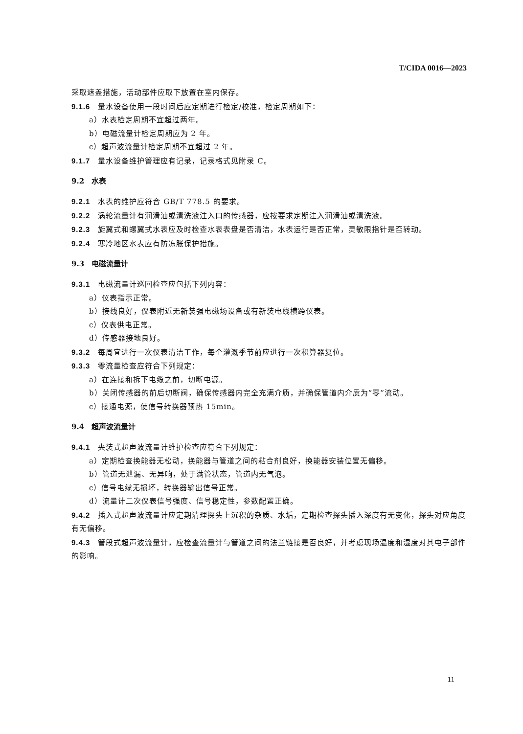T/CIDA 0016—2023
采取遮盖措施，活动部件应取下放置在室内保存。
9.1.6 量水设备使用一段时间后应定期进行检定/校准，检定周期如下：
a）水表检定周期不宜超过两年。
b）电磁流量计检定周期应为 2 年。
c）超声波流量计检定周期不宜超过 2 年。
9.1.7 量水设备维护管理应有记录，记录格式见附录 C。
9.2　水表
9.2.1 水表的维护应符合 GB/T 778.5 的要求。
9.2.2 涡轮流量计有润滑油或清洗液注入口的传感器，应按要求定期注入润滑油或清洗液。
9.2.3 旋翼式和螺翼式水表应及时检查水表表盘是否清洁，水表运行是否正常，灵敏限指针是否转动。
9.2.4 寒冷地区水表应有防冻胀保护措施。
9.3　电磁流量计
9.3.1 电磁流量计巡回检查应包括下列内容：
a）仪表指示正常。
b）接线良好，仪表附近无新装强电磁场设备或有新装电线横跨仪表。
c）仪表供电正常。
d）传感器接地良好。
9.3.2 每周宜进行一次仪表清洁工作，每个灌溉季节前应进行一次积算器复位。
9.3.3 零流量检查应符合下列规定：
a）在连接和拆下电缆之前，切断电源。
b）关闭传感器的前后切断阀，确保传感器内完全充满介质，并确保管道内介质为“零”流动。
c）接通电源，使信号转换器预热 15min。
9.4　超声波流量计
9.4.1 夹装式超声波流量计维护检查应符合下列规定：
a）定期检查换能器无松动，换能器与管道之间的粘合剂良好，换能器安装位置无偏移。
b）管道无泄漏、无异响，处于满管状态，管道内无气泡。
c）信号电缆无损坏，转换器输出信号正常。
d）流量计二次仪表信号强度、信号稳定性，参数配置正确。
9.4.2 插入式超声波流量计应定期清理探头上沉积的杂质、水垢，定期检查探头插入深度有无变化，探头对应角度有无偏移。
9.4.3 管段式超声波流量计，应检查流量计与管道之间的法兰链接是否良好，并考虑现场温度和湿度对其电子部件的影响。
11